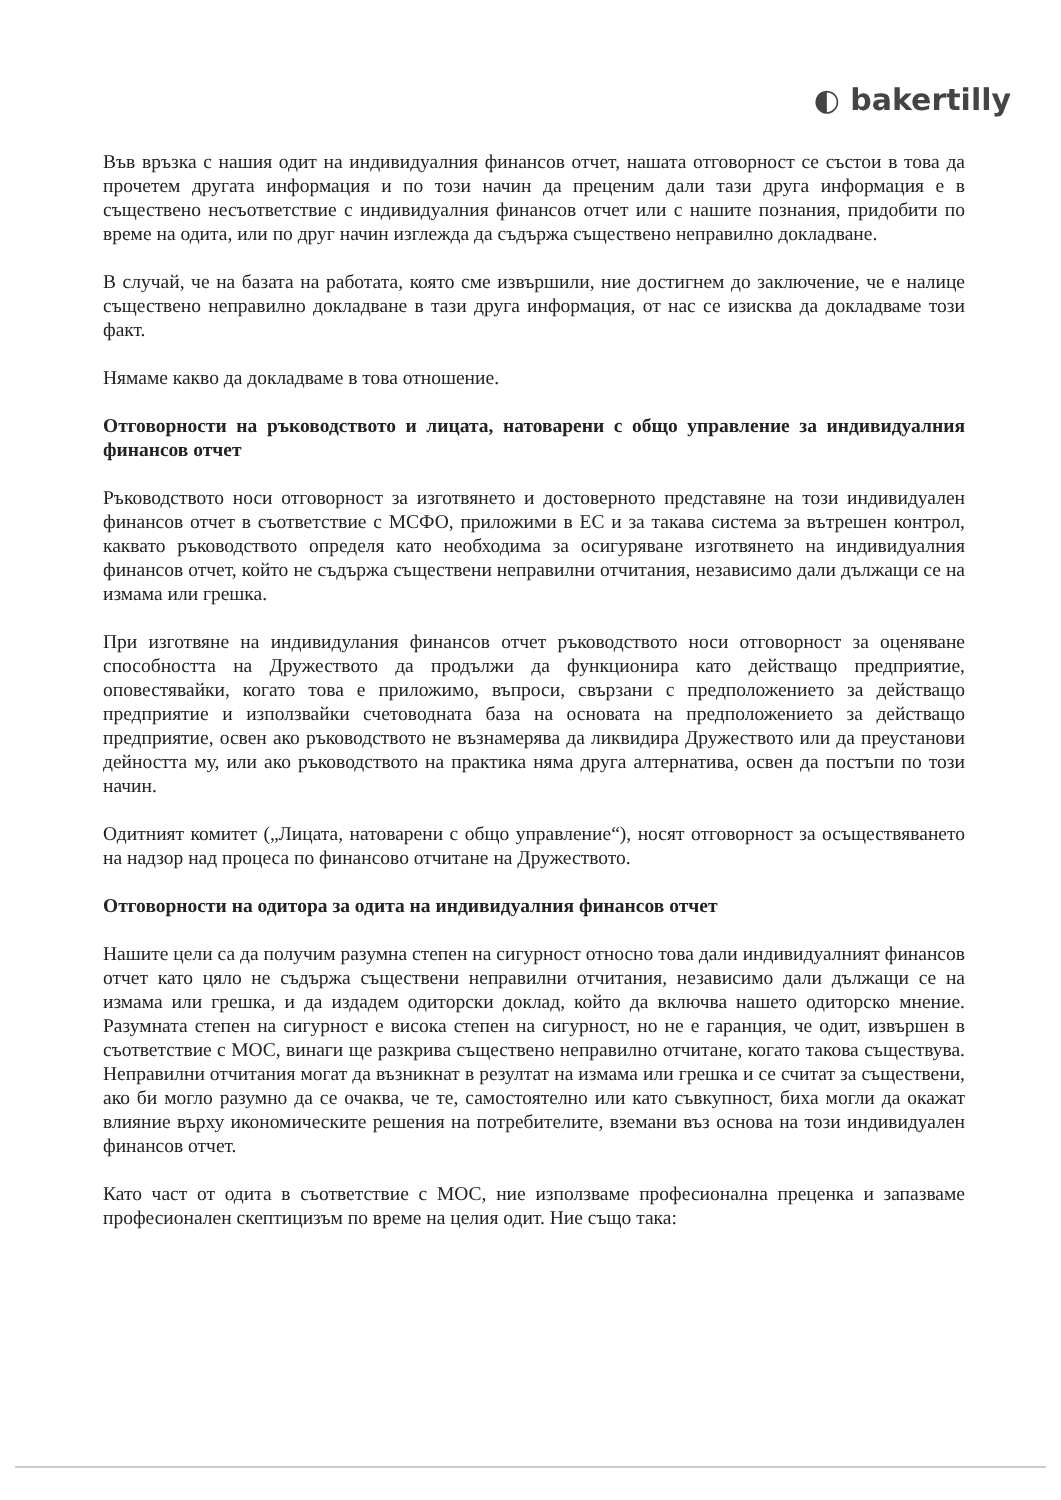◐ bakertilly
Във връзка с нашия одит на индивидуалния финансов отчет, нашата отговорност се състои в това да прочетем другата информация и по този начин да преценим дали тази друга информация е в съществено несъответствие с индивидуалния финансов отчет или с нашите познания, придобити по време на одита, или по друг начин изглежда да съдържа съществено неправилно докладване.
В случай, че на базата на работата, която сме извършили, ние достигнем до заключение, че е налице съществено неправилно докладване в тази друга информация, от нас се изисква да докладваме този факт.
Нямаме какво да докладваме в това отношение.
Отговорности на ръководството и лицата, натоварени с общо управление за индивидуалния финансов отчет
Ръководството носи отговорност за изготвянето и достоверното представяне на този индивидуален финансов отчет в съответствие с МСФО, приложими в ЕС и за такава система за вътрешен контрол, каквато ръководството определя като необходима за осигуряване изготвянето на индивидуалния финансов отчет, който не съдържа съществени неправилни отчитания, независимо дали дължащи се на измама или грешка.
При изготвяне на индивидулания финансов отчет ръководството носи отговорност за оценяване способността на Дружеството да продължи да функционира като действащо предприятие, оповестявайки, когато това е приложимо, въпроси, свързани с предположението за действащо предприятие и използвайки счетоводната база на основата на предположението за действащо предприятие, освен ако ръководството не възнамерява да ликвидира Дружеството или да преустанови дейността му, или ако ръководството на практика няма друга алтернатива, освен да постъпи по този начин.
Одитният комитет („Лицата, натоварени с общо управление“), носят отговорност за осъществяването на надзор над процеса по финансово отчитане на Дружеството.
Отговорности на одитора за одита на индивидуалния финансов отчет
Нашите цели са да получим разумна степен на сигурност относно това дали индивидуалният финансов отчет като цяло не съдържа съществени неправилни отчитания, независимо дали дължащи се на измама или грешка, и да издадем одиторски доклад, който да включва нашето одиторско мнение. Разумната степен на сигурност е висока степен на сигурност, но не е гаранция, че одит, извършен в съответствие с МОС, винаги ще разкрива съществено неправилно отчитане, когато такова съществува. Неправилни отчитания могат да възникнат в резултат на измама или грешка и се считат за съществени, ако би могло разумно да се очаква, че те, самостоятелно или като съвкупност, биха могли да окажат влияние върху икономическите решения на потребителите, вземани въз основа на този индивидуален финансов отчет.
Като част от одита в съответствие с МОС, ние използваме професионална преценка и запазваме професионален скептицизъм по време на целия одит. Ние също така: